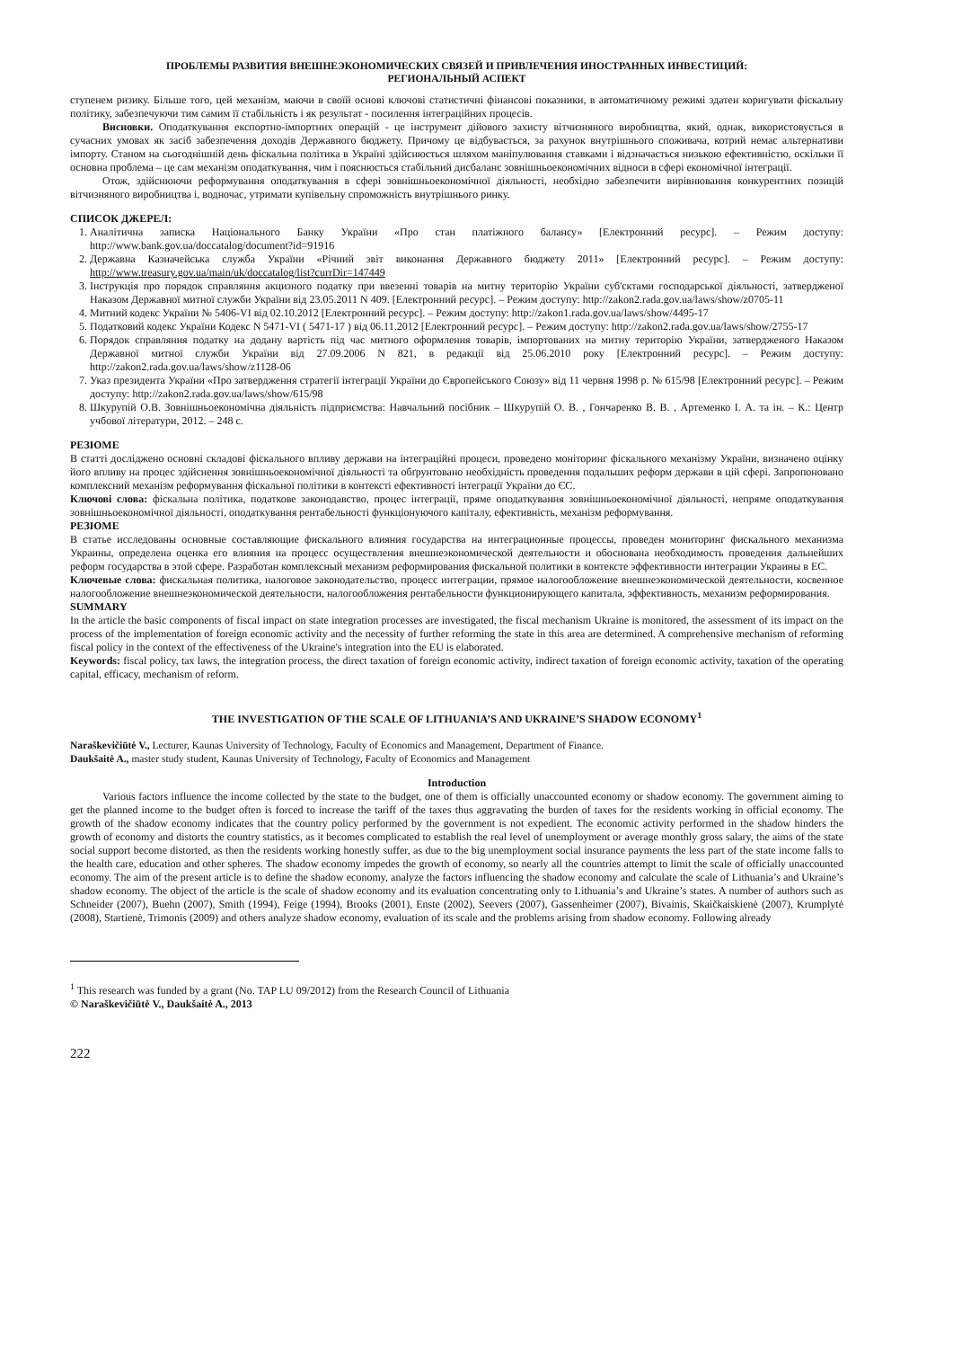ПРОБЛЕМЫ РАЗВИТИЯ ВНЕШНЕЭКОНОМИЧЕСКИХ СВЯЗЕЙ И ПРИВЛЕЧЕНИЯ ИНОСТРАННЫХ ИНВЕСТИЦИЙ:
РЕГИОНАЛЬНЫЙ АСПЕКТ
ступенем ризику. Більше того, цей механізм, маючи в своїй основі ключові статистичні фінансові показники, в автоматичному режимі здатен коригувати фіскальну політику, забезпечуючи тим самим її стабільність і як результат - посилення інтеграційних процесів.
Висновки. Оподаткування експортно-імпортних операцій - це інструмент дійового захисту вітчизняного виробництва, який, однак, використовується в сучасних умовах як засіб забезпечення доходів Державного бюджету. Причому це відбувається, за рахунок внутрішнього споживача, котрий немає альтернативи імпорту. Станом на сьогоднішній день фіскальна політика в Україні здійснюється шляхом маніпулювання ставками і відзначається низькою ефективністю, оскільки її основна проблема – це сам механізм оподаткування, чим і пояснюється стабільний дисбаланс зовнішньоекономічних відноси в сфері економічної інтеграції.
Отож, здійснюючи реформування оподаткування в сфері зовнішньоекономічної діяльності, необхідно забезпечити вирівнювання конкурентних позицій вітчизняного виробництва і, водночас, утримати купівельну спроможність внутрішнього ринку.
СПИСОК ДЖЕРЕЛ:
1. Аналітична записка Національного Банку України «Про стан платіжного балансу» [Електронний ресурс]. – Режим доступу: http://www.bank.gov.ua/doccatalog/document?id=91916
2. Державна Казначейська служба України «Річний звіт виконання Державного бюджету 2011» [Електронний ресурс]. – Режим доступу: http://www.treasury.gov.ua/main/uk/doccatalog/list?currDir=147449
3. Інструкція про порядок справляння акцизного податку при ввезенні товарів на митну територію України суб'єктами господарської діяльності, затвердженої Наказом Державної митної служби України від 23.05.2011 N 409. [Електронний ресурс]. – Режим доступу: http://zakon2.rada.gov.ua/laws/show/z0705-11
4. Митний кодекс України № 5406-VI від 02.10.2012 [Електронний ресурс]. – Режим доступу: http://zakon1.rada.gov.ua/laws/show/4495-17
5. Податковий кодекс України Кодекс N 5471-VI ( 5471-17 ) від 06.11.2012 [Електронний ресурс]. – Режим доступу: http://zakon2.rada.gov.ua/laws/show/2755-17
6. Порядок справляння податку на додану вартість під час митного оформлення товарів, імпортованих на митну територію України, затвердженого Наказом Державної митної служби України від 27.09.2006 N 821, в редакції від 25.06.2010 року [Електронний ресурс]. – Режим доступу: http://zakon2.rada.gov.ua/laws/show/z1128-06
7. Указ президента України «Про затвердження стратегії інтеграції України до Європейського Союзу» від 11 червня 1998 р. № 615/98 [Електронний ресурс]. – Режим доступу: http://zakon2.rada.gov.ua/laws/show/615/98
8. Шкурупій О.В. Зовнішньоекономічна діяльність підприємства: Навчальний посібник – Шкурупій О. В. , Гончаренко В. В. , Артеменко І. А. та ін. – К.: Центр учбової літератури, 2012. – 248 с.
РЕЗЮМЕ
В статті досліджено основні складові фіскального впливу держави на інтеграційні процеси, проведено моніторинг фіскального механізму України, визначено оцінку його впливу на процес здійснення зовнішньоекономічної діяльності та обґрунтовано необхідність проведення подальших реформ держави в цій сфері. Запропоновано комплексний механізм реформування фіскальної політики в контексті ефективності інтеграції України до ЄС.
Ключові слова: фіскальна політика, податкове законодавство, процес інтеграції, пряме оподаткування зовнішньоекономічної діяльності, непряме оподаткування зовнішньоекономічної діяльності, оподаткування рентабельності функціонуючого капіталу, ефективність, механізм реформування.
РЕЗЮМЕ
В статье исследованы основные составляющие фискального влияния государства на интеграционные процессы, проведен мониторинг фискального механизма Украины, определена оценка его влияния на процесс осуществления внешнеэкономической деятельности и обоснована необходимость проведения дальнейших реформ государства в этой сфере. Разработан комплексный механизм реформирования фискальной политики в контексте эффективности интеграции Украины в ЕС.
Ключевые слова: фискальная политика, налоговое законодательство, процесс интеграции, прямое налогообложение внешнеэкономической деятельности, косвенное налогообложение внешнеэкономической деятельности, налогообложения рентабельности функционирующего капитала, эффективность, механизм реформирования.
SUMMARY
In the article the basic components of fiscal impact on state integration processes are investigated, the fiscal mechanism Ukraine is monitored, the assessment of its impact on the process of the implementation of foreign economic activity and the necessity of further reforming the state in this area are determined. A comprehensive mechanism of reforming fiscal policy in the context of the effectiveness of the Ukraine's integration into the EU is elaborated.
Keywords: fiscal policy, tax laws, the integration process, the direct taxation of foreign economic activity, indirect taxation of foreign economic activity, taxation of the operating capital, efficacy, mechanism of reform.
THE INVESTIGATION OF THE SCALE OF LITHUANIA’S AND UKRAINE’S SHADOW ECONOMY<sup>1</sup>
Naraškevičiūtė V., Lecturer, Kaunas University of Technology, Faculty of Economics and Management, Department of Finance.
Daukšaitė A., master study student, Kaunas University of Technology, Faculty of Economics and Management
Introduction
Various factors influence the income collected by the state to the budget, one of them is officially unaccounted economy or shadow economy. The government aiming to get the planned income to the budget often is forced to increase the tariff of the taxes thus aggravating the burden of taxes for the residents working in official economy. The growth of the shadow economy indicates that the country policy performed by the government is not expedient. The economic activity performed in the shadow hinders the growth of economy and distorts the country statistics, as it becomes complicated to establish the real level of unemployment or average monthly gross salary, the aims of the state social support become distorted, as then the residents working honestly suffer, as due to the big unemployment social insurance payments the less part of the state income falls to the health care, education and other spheres. The shadow economy impedes the growth of economy, so nearly all the countries attempt to limit the scale of officially unaccounted economy. The aim of the present article is to define the shadow economy, analyze the factors influencing the shadow economy and calculate the scale of Lithuania’s and Ukraine’s shadow economy. The object of the article is the scale of shadow economy and its evaluation concentrating only to Lithuania’s and Ukraine’s states. A number of authors such as Schneider (2007), Buehn (2007), Smith (1994), Feige (1994), Brooks (2001), Enste (2002), Seevers (2007), Gassenheimer (2007), Bivainis, Skaičkaiskienė (2007), Krumplytė (2008), Startienė, Trimonis (2009) and others analyze shadow economy, evaluation of its scale and the problems arising from shadow economy. Following already
<sup>1</sup> This research was funded by a grant (No. TAP LU 09/2012) from the Research Council of Lithuania
© Naraškevičiūtė V., Daukšaitė A., 2013
222